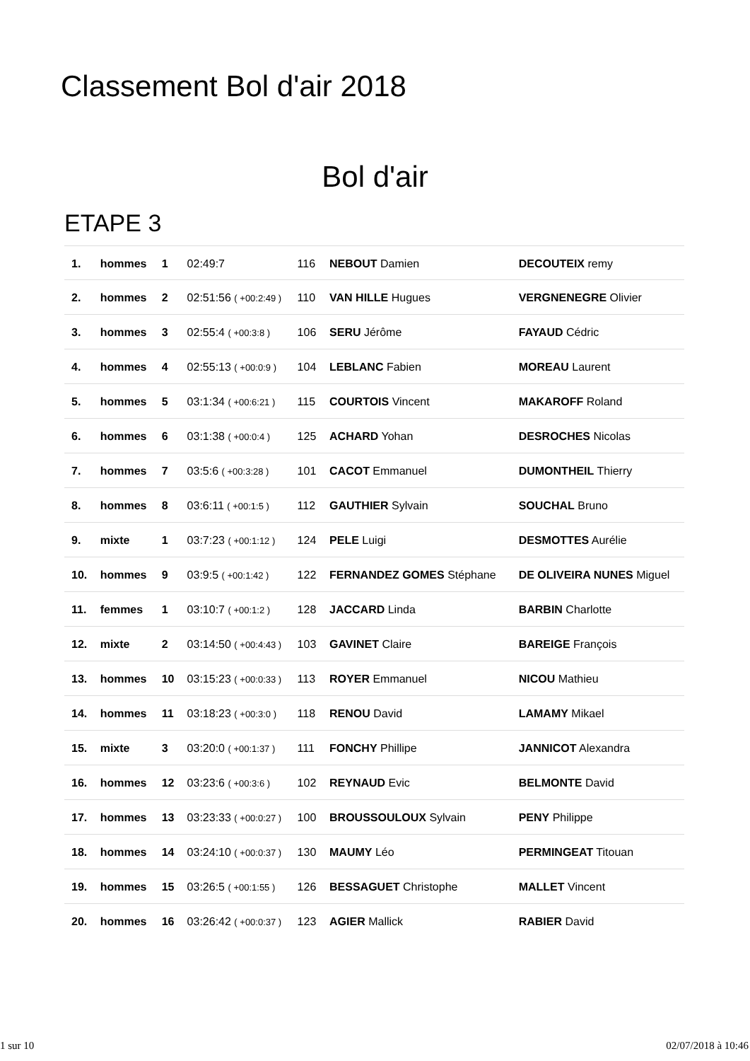Classement Bol d'air 2018
Bol d'air
ETAPE 3
| 1. | hommes | 1 | 02:49:7 | 116 | NEBOUT Damien | DECOUTEIX remy |
| 2. | hommes | 2 | 02:51:56 ( +00:2:49 ) | 110 | VAN HILLE Hugues | VERGNENEGRE Olivier |
| 3. | hommes | 3 | 02:55:4 ( +00:3:8 ) | 106 | SERU Jérôme | FAYAUD Cédric |
| 4. | hommes | 4 | 02:55:13 ( +00:0:9 ) | 104 | LEBLANC Fabien | MOREAU Laurent |
| 5. | hommes | 5 | 03:1:34 ( +00:6:21 ) | 115 | COURTOIS Vincent | MAKAROFF Roland |
| 6. | hommes | 6 | 03:1:38 ( +00:0:4 ) | 125 | ACHARD Yohan | DESROCHES Nicolas |
| 7. | hommes | 7 | 03:5:6 ( +00:3:28 ) | 101 | CACOT Emmanuel | DUMONTHEIL Thierry |
| 8. | hommes | 8 | 03:6:11 ( +00:1:5 ) | 112 | GAUTHIER Sylvain | SOUCHAL Bruno |
| 9. | mixte | 1 | 03:7:23 ( +00:1:12 ) | 124 | PELE Luigi | DESMOTTES Aurélie |
| 10. | hommes | 9 | 03:9:5 ( +00:1:42 ) | 122 | FERNANDEZ GOMES Stéphane | DE OLIVEIRA NUNES Miguel |
| 11. | femmes | 1 | 03:10:7 ( +00:1:2 ) | 128 | JACCARD Linda | BARBIN Charlotte |
| 12. | mixte | 2 | 03:14:50 ( +00:4:43 ) | 103 | GAVINET Claire | BAREIGE François |
| 13. | hommes | 10 | 03:15:23 ( +00:0:33 ) | 113 | ROYER Emmanuel | NICOU Mathieu |
| 14. | hommes | 11 | 03:18:23 ( +00:3:0 ) | 118 | RENOU David | LAMAMY Mikael |
| 15. | mixte | 3 | 03:20:0 ( +00:1:37 ) | 111 | FONCHY Phillipe | JANNICOT Alexandra |
| 16. | hommes | 12 | 03:23:6 ( +00:3:6 ) | 102 | REYNAUD Evic | BELMONTE David |
| 17. | hommes | 13 | 03:23:33 ( +00:0:27 ) | 100 | BROUSSOULOUX Sylvain | PENY Philippe |
| 18. | hommes | 14 | 03:24:10 ( +00:0:37 ) | 130 | MAUMY Léo | PERMINGEAT Titouan |
| 19. | hommes | 15 | 03:26:5 ( +00:1:55 ) | 126 | BESSAGUET Christophe | MALLET Vincent |
| 20. | hommes | 16 | 03:26:42 ( +00:0:37 ) | 123 | AGIER Mallick | RABIER David |
1 sur 10 02/07/2018 à 10:46